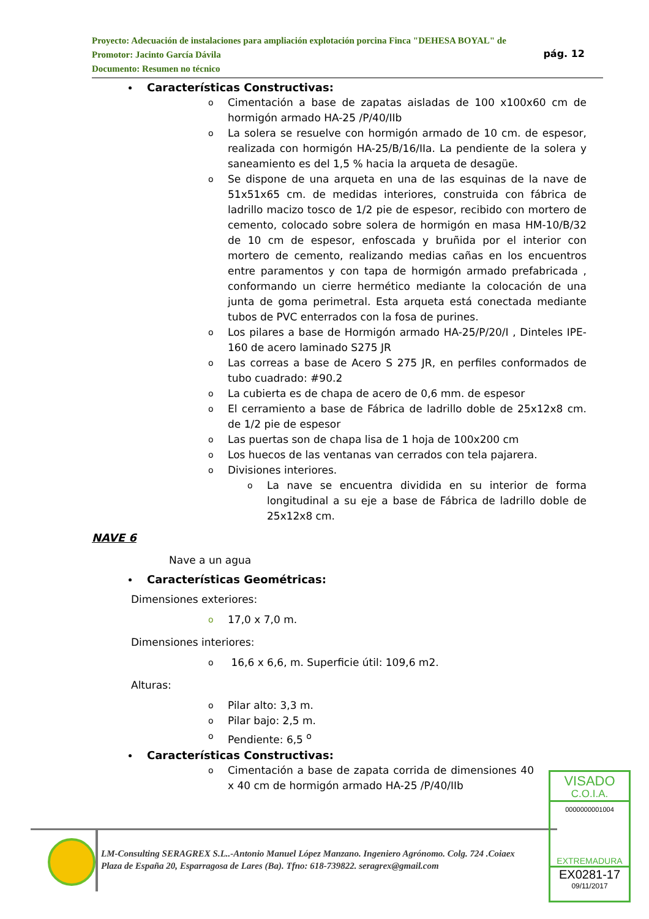Proyecto: Adecuación de instalaciones para ampliación explotación porcina Finca "DEHESA BOYAL" de
Promotor: Jacinto García Dávila
Documento: Resumen no técnico
pág. 12
Características Constructivas:
o Cimentación a base de zapatas aisladas de 100 x100x60 cm de hormigón armado HA-25 /P/40/IIb
o La solera se resuelve con hormigón armado de 10 cm. de espesor, realizada con hormigón HA-25/B/16/IIa. La pendiente de la solera y saneamiento es del 1,5 % hacia la arqueta de desagüe.
o Se dispone de una arqueta en una de las esquinas de la nave de 51x51x65 cm. de medidas interiores, construida con fábrica de ladrillo macizo tosco de 1/2 pie de espesor, recibido con mortero de cemento, colocado sobre solera de hormigón en masa HM-10/B/32 de 10 cm de espesor, enfoscada y bruñida por el interior con mortero de cemento, realizando medias cañas en los encuentros entre paramentos y con tapa de hormigón armado prefabricada , conformando un cierre hermético mediante la colocación de una junta de goma perimetral. Esta arqueta está conectada mediante tubos de PVC enterrados con la fosa de purines.
o Los pilares a base de Hormigón armado HA-25/P/20/I , Dinteles IPE-160 de acero laminado S275 JR
o Las correas a base de Acero S 275 JR, en perfiles conformados de tubo cuadrado: #90.2
o La cubierta es de chapa de acero de 0,6 mm. de espesor
o El cerramiento a base de Fábrica de ladrillo doble de 25x12x8 cm. de 1/2 pie de espesor
o Las puertas son de chapa lisa de 1 hoja de 100x200 cm
o Los huecos de las ventanas van cerrados con tela pajarera.
o Divisiones interiores.
o La nave se encuentra dividida en su interior de forma longitudinal a su eje a base de Fábrica de ladrillo doble de 25x12x8 cm.
NAVE 6
Nave a un agua
Características Geométricas:
Dimensiones exteriores:
o 17,0 x 7,0 m.
Dimensiones interiores:
o 16,6 x 6,6, m. Superficie útil: 109,6 m2.
Alturas:
o Pilar alto: 3,3 m.
o Pilar bajo: 2,5 m.
o Pendiente: 6,5 <sup>o</sup>
Características Constructivas:
o Cimentación a base de zapata corrida de dimensiones 40 x 40 cm de hormigón armado HA-25 /P/40/IIb
LM-Consulting SERAGREX S.L..-Antonio Manuel López Manzano. Ingeniero Agrónomo. Colg. 724 .Coiaex
Plaza de España 20, Esparragosa de Lares (Ba). Tfno: 618-739822. seragrex@gmail.com
VISADO
C.O.I.A.
0000000001004
EXTREMADURA
EX0281-17
09/11/2017